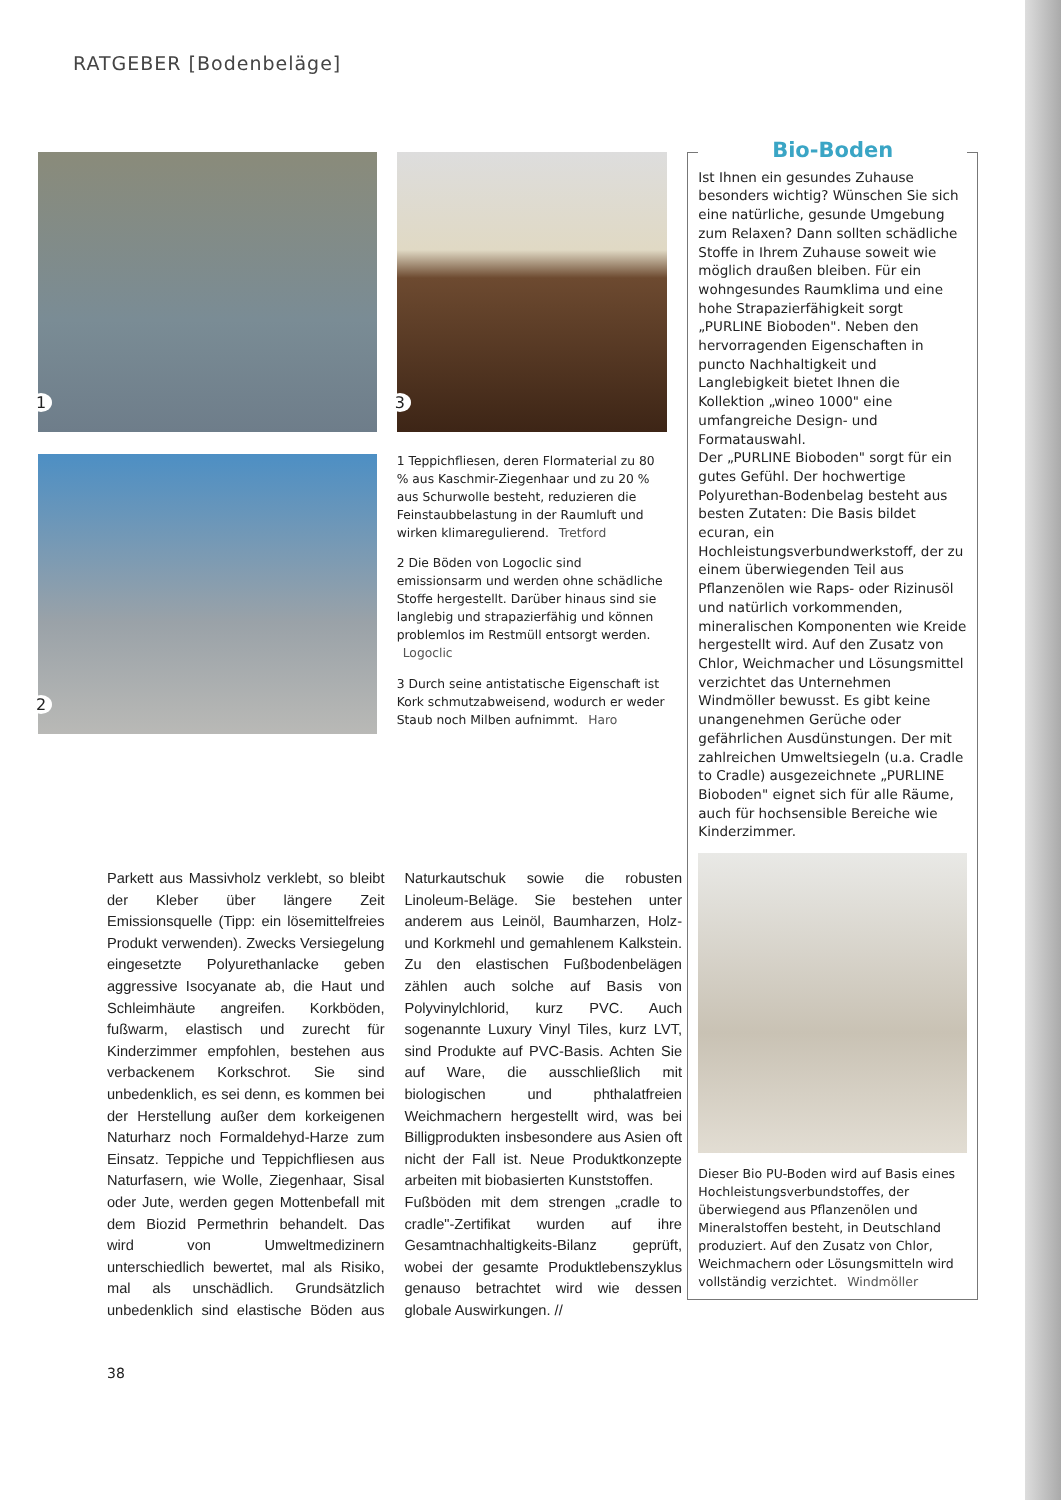RATGEBER [Bodenbeläge]
1
2
3
1 Teppichfliesen, deren Flormaterial zu 80 % aus Kaschmir-Ziegenhaar und zu 20 % aus Schurwolle besteht, reduzieren die Feinstaubbelastung in der Raumluft und wirken klimaregulierend. Tretford
2 Die Böden von Logoclic sind emissionsarm und werden ohne schädliche Stoffe hergestellt. Darüber hinaus sind sie langlebig und strapazierfähig und können problemlos im Restmüll entsorgt werden. Logoclic
3 Durch seine antistatische Eigenschaft ist Kork schmutzabweisend, wodurch er weder Staub noch Milben aufnimmt. Haro
Bio-Boden
Ist Ihnen ein gesundes Zuhause besonders wichtig? Wünschen Sie sich eine natürliche, gesunde Umgebung zum Relaxen? Dann sollten schädliche Stoffe in Ihrem Zuhause soweit wie möglich draußen bleiben. Für ein wohngesundes Raumklima und eine hohe Strapazierfähigkeit sorgt „PURLINE Bioboden". Neben den hervorragenden Eigenschaften in puncto Nachhaltigkeit und Langlebigkeit bietet Ihnen die Kollektion „wineo 1000" eine umfangreiche Design- und Formatauswahl.
Der „PURLINE Bioboden" sorgt für ein gutes Gefühl. Der hochwertige Polyurethan-Bodenbelag besteht aus besten Zutaten: Die Basis bildet ecuran, ein Hochleistungsverbundwerkstoff, der zu einem überwiegenden Teil aus Pflanzenölen wie Raps- oder Rizinusöl und natürlich vorkommenden, mineralischen Komponenten wie Kreide hergestellt wird. Auf den Zusatz von Chlor, Weichmacher und Lösungsmittel verzichtet das Unternehmen Windmöller bewusst. Es gibt keine unangenehmen Gerüche oder gefährlichen Ausdünstungen. Der mit zahlreichen Umweltsiegeln (u.a. Cradle to Cradle) ausgezeichnete „PURLINE Bioboden" eignet sich für alle Räume, auch für hochsensible Bereiche wie Kinderzimmer.
Dieser Bio PU-Boden wird auf Basis eines Hochleistungsverbundstoffes, der überwiegend aus Pflanzenölen und Mineralstoffen besteht, in Deutschland produziert. Auf den Zusatz von Chlor, Weichmachern oder Lösungsmitteln wird vollständig verzichtet. Windmöller
Parkett aus Massivholz verklebt, so bleibt der Kleber über längere Zeit Emissionsquelle (Tipp: ein lösemittelfreies Produkt verwenden). Zwecks Versiegelung eingesetzte Polyurethanlacke geben aggressive Isocyanate ab, die Haut und Schleimhäute angreifen. Korkböden, fußwarm, elastisch und zurecht für Kinderzimmer empfohlen, bestehen aus verbackenem Korkschrot. Sie sind unbedenklich, es sei denn, es kommen bei der Herstellung außer dem korkeigenen Naturharz noch Formaldehyd-Harze zum Einsatz. Teppiche und Teppichfliesen aus Naturfasern, wie Wolle, Ziegenhaar, Sisal oder Jute, werden gegen Mottenbefall mit dem Biozid Permethrin behandelt. Das wird von Umweltmedizinern unterschiedlich bewertet, mal als Risiko, mal als unschädlich. Grundsätzlich unbedenklich sind elastische Böden aus Naturkautschuk sowie die robusten Linoleum-Beläge. Sie bestehen unter anderem aus Leinöl, Baumharzen, Holz- und Korkmehl und gemahlenem Kalkstein. Zu den elastischen Fußbodenbelägen zählen auch solche auf Basis von Polyvinylchlorid, kurz PVC. Auch sogenannte Luxury Vinyl Tiles, kurz LVT, sind Produkte auf PVC-Basis. Achten Sie auf Ware, die ausschließlich mit biologischen und phthalatfreien Weichmachern hergestellt wird, was bei Billigprodukten insbesondere aus Asien oft nicht der Fall ist. Neue Produktkonzepte arbeiten mit biobasierten Kunststoffen.
Fußböden mit dem strengen „cradle to cradle"-Zertifikat wurden auf ihre Gesamtnachhaltigkeits-Bilanz geprüft, wobei der gesamte Produktlebenszyklus genauso betrachtet wird wie dessen globale Auswirkungen. //
38